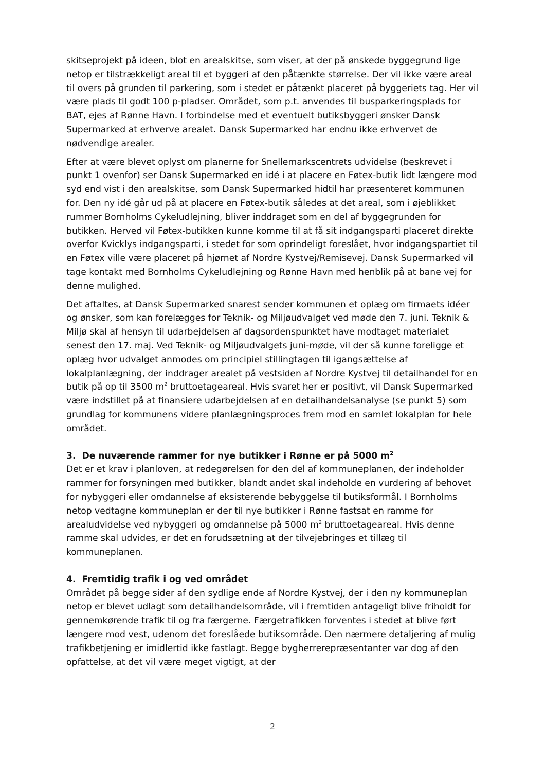skitseprojekt på ideen, blot en arealskitse, som viser, at der på ønskede byggegrund lige netop er tilstrækkeligt areal til et byggeri af den påtænkte størrelse. Der vil ikke være areal til overs på grunden til parkering, som i stedet er påtænkt placeret på byggeriets tag. Her vil være plads til godt 100 p-pladser. Området, som p.t. anvendes til busparkeringsplads for BAT, ejes af Rønne Havn. I forbindelse med et eventuelt butiksbyggeri ønsker Dansk Supermarked at erhverve arealet. Dansk Supermarked har endnu ikke erhvervet de nødvendige arealer.
Efter at være blevet oplyst om planerne for Snellemarkscentrets udvidelse (beskrevet i punkt 1 ovenfor) ser Dansk Supermarked en idé i at placere en Føtex-butik lidt længere mod syd end vist i den arealskitse, som Dansk Supermarked hidtil har præsenteret kommunen for. Den ny idé går ud på at placere en Føtex-butik således at det areal, som i øjeblikket rummer Bornholms Cykeludlejning, bliver inddraget som en del af byggegrunden for butikken. Herved vil Føtex-butikken kunne komme til at få sit indgangsparti placeret direkte overfor Kvicklys indgangsparti, i stedet for som oprindeligt foreslået, hvor indgangspartiet til en Føtex ville være placeret på hjørnet af Nordre Kystvej/Remisevej. Dansk Supermarked vil tage kontakt med Bornholms Cykeludlejning og Rønne Havn med henblik på at bane vej for denne mulighed.
Det aftaltes, at Dansk Supermarked snarest sender kommunen et oplæg om firmaets idéer og ønsker, som kan forelægges for Teknik- og Miljøudvalget ved møde den 7. juni. Teknik & Miljø skal af hensyn til udarbejdelsen af dagsordenspunktet have modtaget materialet senest den 17. maj. Ved Teknik- og Miljøudvalgets juni-møde, vil der så kunne foreligge et oplæg hvor udvalget anmodes om principiel stillingtagen til igangsættelse af lokalplanlægning, der inddrager arealet på vestsiden af Nordre Kystvej til detailhandel for en butik på op til 3500 m<sup>2</sup> bruttoetageareal. Hvis svaret her er positivt, vil Dansk Supermarked være indstillet på at finansiere udarbejdelsen af en detailhandelsanalyse (se punkt 5) som grundlag for kommunens videre planlægningsproces frem mod en samlet lokalplan for hele området.
3. De nuværende rammer for nye butikker i Rønne er på 5000 m<sup>2</sup>
Det er et krav i planloven, at redegørelsen for den del af kommuneplanen, der indeholder rammer for forsyningen med butikker, blandt andet skal indeholde en vurdering af behovet for nybyggeri eller omdannelse af eksisterende bebyggelse til butiksformål. I Bornholms netop vedtagne kommuneplan er der til nye butikker i Rønne fastsat en ramme for arealudvidelse ved nybyggeri og omdannelse på 5000 m<sup>2</sup> bruttoetageareal. Hvis denne ramme skal udvides, er det en forudsætning at der tilvejebringes et tillæg til kommuneplanen.
4. Fremtidig trafik i og ved området
Området på begge sider af den sydlige ende af Nordre Kystvej, der i den ny kommuneplan netop er blevet udlagt som detailhandelsområde, vil i fremtiden antageligt blive friholdt for gennemkørende trafik til og fra færgerne. Færgetrafikken forventes i stedet at blive ført længere mod vest, udenom det foreslåede butiksområde. Den nærmere detaljering af mulig trafikbetjening er imidlertid ikke fastlagt. Begge bygherrerepræsentanter var dog af den opfattelse, at det vil være meget vigtigt, at der
2